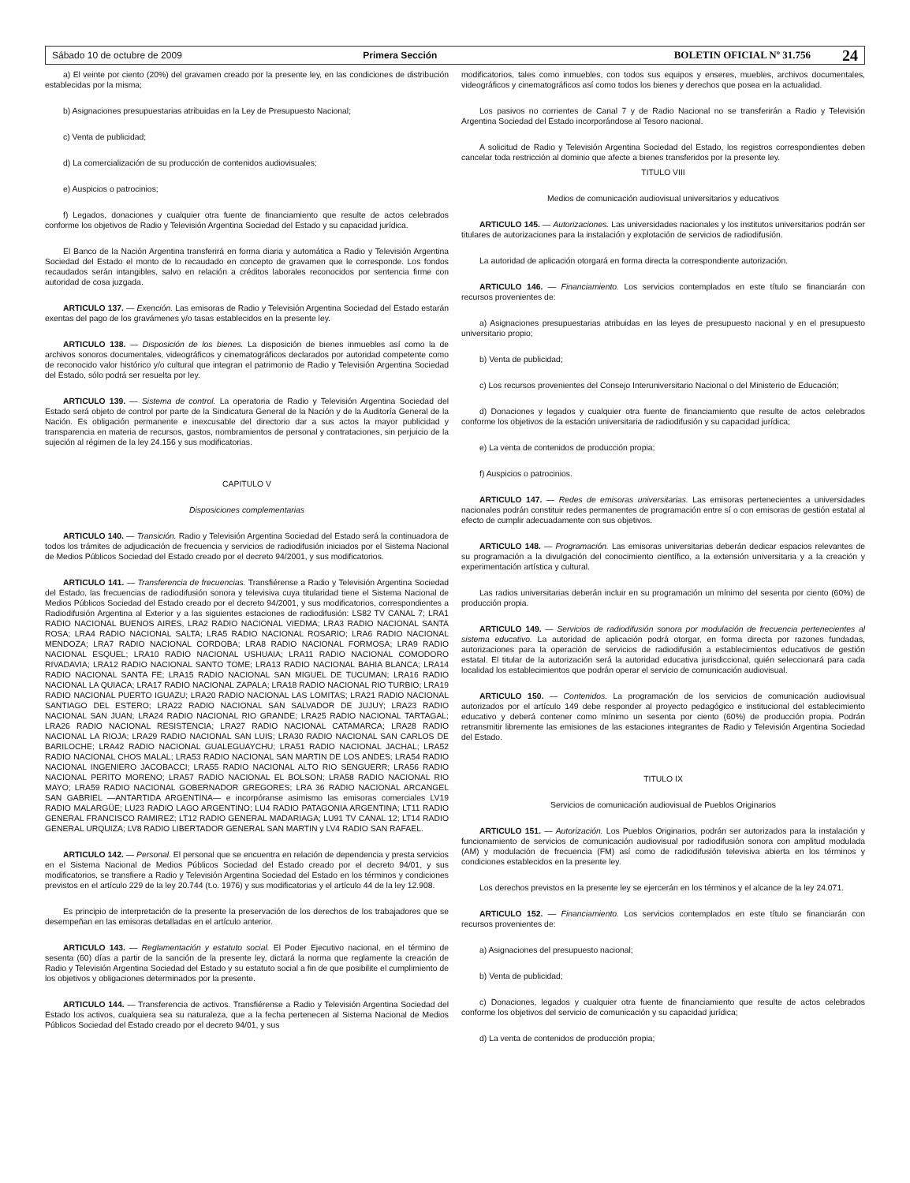Sábado 10 de octubre de 2009 Primera Sección BOLETIN OFICIAL Nº 31.756 24
a) El veinte por ciento (20%) del gravamen creado por la presente ley, en las condiciones de distribución establecidas por la misma;
b) Asignaciones presupuestarias atribuidas en la Ley de Presupuesto Nacional;
c) Venta de publicidad;
d) La comercialización de su producción de contenidos audiovisuales;
e) Auspicios o patrocinios;
f) Legados, donaciones y cualquier otra fuente de financiamiento que resulte de actos celebrados conforme los objetivos de Radio y Televisión Argentina Sociedad del Estado y su capacidad jurídica.
El Banco de la Nación Argentina transferirá en forma diaria y automática a Radio y Televisión Argentina Sociedad del Estado el monto de lo recaudado en concepto de gravamen que le corresponde. Los fondos recaudados serán intangibles, salvo en relación a créditos laborales reconocidos por sentencia firme con autoridad de cosa juzgada.
ARTICULO 137. — Exención. Las emisoras de Radio y Televisión Argentina Sociedad del Estado estarán exentas del pago de los gravámenes y/o tasas establecidos en la presente ley.
ARTICULO 138. — Disposición de los bienes. La disposición de bienes inmuebles así como la de archivos sonoros documentales, videográficos y cinematográficos declarados por autoridad competente como de reconocido valor histórico y/o cultural que integran el patrimonio de Radio y Televisión Argentina Sociedad del Estado, sólo podrá ser resuelta por ley.
ARTICULO 139. — Sistema de control. La operatoria de Radio y Televisión Argentina Sociedad del Estado será objeto de control por parte de la Sindicatura General de la Nación y de la Auditoría General de la Nación. Es obligación permanente e inexcusable del directorio dar a sus actos la mayor publicidad y transparencia en materia de recursos, gastos, nombramientos de personal y contrataciones, sin perjuicio de la sujeción al régimen de la ley 24.156 y sus modificatorias.
CAPITULO V
Disposiciones complementarias
ARTICULO 140. — Transición. Radio y Televisión Argentina Sociedad del Estado será la continuadora de todos los trámites de adjudicación de frecuencia y servicios de radiodifusión iniciados por el Sistema Nacional de Medios Públicos Sociedad del Estado creado por el decreto 94/2001, y sus modificatorios.
ARTICULO 141. — Transferencia de frecuencias. Transfiérense a Radio y Televisión Argentina Sociedad del Estado, las frecuencias de radiodifusión sonora y televisiva cuya titularidad tiene el Sistema Nacional de Medios Públicos Sociedad del Estado creado por el decreto 94/2001, y sus modificatorios, correspondientes a Radiodifusión Argentina al Exterior y a las siguientes estaciones de radiodifusión: LS82 TV CANAL 7; LRA1 RADIO NACIONAL BUENOS AIRES, LRA2 RADIO NACIONAL VIEDMA; LRA3 RADIO NACIONAL SANTA ROSA; LRA4 RADIO NACIONAL SALTA; LRA5 RADIO NACIONAL ROSARIO; LRA6 RADIO NACIONAL MENDOZA; LRA7 RADIO NACIONAL CORDOBA; LRA8 RADIO NACIONAL FORMOSA; LRA9 RADIO NACIONAL ESQUEL; LRA10 RADIO NACIONAL USHUAIA; LRA11 RADIO NACIONAL COMODORO RIVADAVIA; LRA12 RADIO NACIONAL SANTO TOME; LRA13 RADIO NACIONAL BAHIA BLANCA; LRA14 RADIO NACIONAL SANTA FE; LRA15 RADIO NACIONAL SAN MIGUEL DE TUCUMAN; LRA16 RADIO NACIONAL LA QUIACA; LRA17 RADIO NACIONAL ZAPALA; LRA18 RADIO NACIONAL RIO TURBIO; LRA19 RADIO NACIONAL PUERTO IGUAZU; LRA20 RADIO NACIONAL LAS LOMITAS; LRA21 RADIO NACIONAL SANTIAGO DEL ESTERO; LRA22 RADIO NACIONAL SAN SALVADOR DE JUJUY; LRA23 RADIO NACIONAL SAN JUAN; LRA24 RADIO NACIONAL RIO GRANDE; LRA25 RADIO NACIONAL TARTAGAL; LRA26 RADIO NACIONAL RESISTENCIA; LRA27 RADIO NACIONAL CATAMARCA; LRA28 RADIO NACIONAL LA RIOJA; LRA29 RADIO NACIONAL SAN LUIS; LRA30 RADIO NACIONAL SAN CARLOS DE BARILOCHE; LRA42 RADIO NACIONAL GUALEGUAYCHU; LRA51 RADIO NACIONAL JACHAL; LRA52 RADIO NACIONAL CHOS MALAL; LRA53 RADIO NACIONAL SAN MARTIN DE LOS ANDES; LRA54 RADIO NACIONAL INGENIERO JACOBACCI; LRA55 RADIO NACIONAL ALTO RIO SENGUERR; LRA56 RADIO NACIONAL PERITO MORENO; LRA57 RADIO NACIONAL EL BOLSON; LRA58 RADIO NACIONAL RIO MAYO; LRA59 RADIO NACIONAL GOBERNADOR GREGORES; LRA 36 RADIO NACIONAL ARCANGEL SAN GABRIEL —ANTARTIDA ARGENTINA— e incorpóranse asimismo las emisoras comerciales LV19 RADIO MALARGÜE; LU23 RADIO LAGO ARGENTINO; LU4 RADIO PATAGONIA ARGENTINA; LT11 RADIO GENERAL FRANCISCO RAMIREZ; LT12 RADIO GENERAL MADARIAGA; LU91 TV CANAL 12; LT14 RADIO GENERAL URQUIZA; LV8 RADIO LIBERTADOR GENERAL SAN MARTIN y LV4 RADIO SAN RAFAEL.
ARTICULO 142. — Personal. El personal que se encuentra en relación de dependencia y presta servicios en el Sistema Nacional de Medios Públicos Sociedad del Estado creado por el decreto 94/01, y sus modificatorios, se transfiere a Radio y Televisión Argentina Sociedad del Estado en los términos y condiciones previstos en el artículo 229 de la ley 20.744 (t.o. 1976) y sus modificatorias y el artículo 44 de la ley 12.908.
Es principio de interpretación de la presente la preservación de los derechos de los trabajadores que se desempeñan en las emisoras detalladas en el artículo anterior.
ARTICULO 143. — Reglamentación y estatuto social. El Poder Ejecutivo nacional, en el término de sesenta (60) días a partir de la sanción de la presente ley, dictará la norma que reglamente la creación de Radio y Televisión Argentina Sociedad del Estado y su estatuto social a fin de que posibilite el cumplimiento de los objetivos y obligaciones determinados por la presente.
ARTICULO 144. — Transferencia de activos. Transfiérense a Radio y Televisión Argentina Sociedad del Estado los activos, cualquiera sea su naturaleza, que a la fecha pertenecen al Sistema Nacional de Medios Públicos Sociedad del Estado creado por el decreto 94/01, y sus
modificatorios, tales como inmuebles, con todos sus equipos y enseres, muebles, archivos documentales, videográficos y cinematográficos así como todos los bienes y derechos que posea en la actualidad.
Los pasivos no corrientes de Canal 7 y de Radio Nacional no se transferirán a Radio y Televisión Argentina Sociedad del Estado incorporándose al Tesoro nacional.
A solicitud de Radio y Televisión Argentina Sociedad del Estado, los registros correspondientes deben cancelar toda restricción al dominio que afecte a bienes transferidos por la presente ley.
TITULO VIII
Medios de comunicación audiovisual universitarios y educativos
ARTICULO 145. — Autorizaciones. Las universidades nacionales y los institutos universitarios podrán ser titulares de autorizaciones para la instalación y explotación de servicios de radiodifusión.
La autoridad de aplicación otorgará en forma directa la correspondiente autorización.
ARTICULO 146. — Financiamiento. Los servicios contemplados en este título se financiarán con recursos provenientes de:
a) Asignaciones presupuestarias atribuidas en las leyes de presupuesto nacional y en el presupuesto universitario propio;
b) Venta de publicidad;
c) Los recursos provenientes del Consejo Interuniversitario Nacional o del Ministerio de Educación;
d) Donaciones y legados y cualquier otra fuente de financiamiento que resulte de actos celebrados conforme los objetivos de la estación universitaria de radiodifusión y su capacidad jurídica;
e) La venta de contenidos de producción propia;
f) Auspicios o patrocinios.
ARTICULO 147. — Redes de emisoras universitarias. Las emisoras pertenecientes a universidades nacionales podrán constituir redes permanentes de programación entre sí o con emisoras de gestión estatal al efecto de cumplir adecuadamente con sus objetivos.
ARTICULO 148. — Programación. Las emisoras universitarias deberán dedicar espacios relevantes de su programación a la divulgación del conocimiento científico, a la extensión universitaria y a la creación y experimentación artística y cultural.
Las radios universitarias deberán incluir en su programación un mínimo del sesenta por ciento (60%) de producción propia.
ARTICULO 149. — Servicios de radiodifusión sonora por modulación de frecuencia pertenecientes al sistema educativo. La autoridad de aplicación podrá otorgar, en forma directa por razones fundadas, autorizaciones para la operación de servicios de radiodifusión a establecimientos educativos de gestión estatal. El titular de la autorización será la autoridad educativa jurisdiccional, quién seleccionará para cada localidad los establecimientos que podrán operar el servicio de comunicación audiovisual.
ARTICULO 150. — Contenidos. La programación de los servicios de comunicación audiovisual autorizados por el artículo 149 debe responder al proyecto pedagógico e institucional del establecimiento educativo y deberá contener como mínimo un sesenta por ciento (60%) de producción propia. Podrán retransmitir libremente las emisiones de las estaciones integrantes de Radio y Televisión Argentina Sociedad del Estado.
TITULO IX
Servicios de comunicación audiovisual de Pueblos Originarios
ARTICULO 151. — Autorización. Los Pueblos Originarios, podrán ser autorizados para la instalación y funcionamiento de servicios de comunicación audiovisual por radiodifusión sonora con amplitud modulada (AM) y modulación de frecuencia (FM) así como de radiodifusión televisiva abierta en los términos y condiciones establecidos en la presente ley.
Los derechos previstos en la presente ley se ejercerán en los términos y el alcance de la ley 24.071.
ARTICULO 152. — Financiamiento. Los servicios contemplados en este título se financiarán con recursos provenientes de:
a) Asignaciones del presupuesto nacional;
b) Venta de publicidad;
c) Donaciones, legados y cualquier otra fuente de financiamiento que resulte de actos celebrados conforme los objetivos del servicio de comunicación y su capacidad jurídica;
d) La venta de contenidos de producción propia;